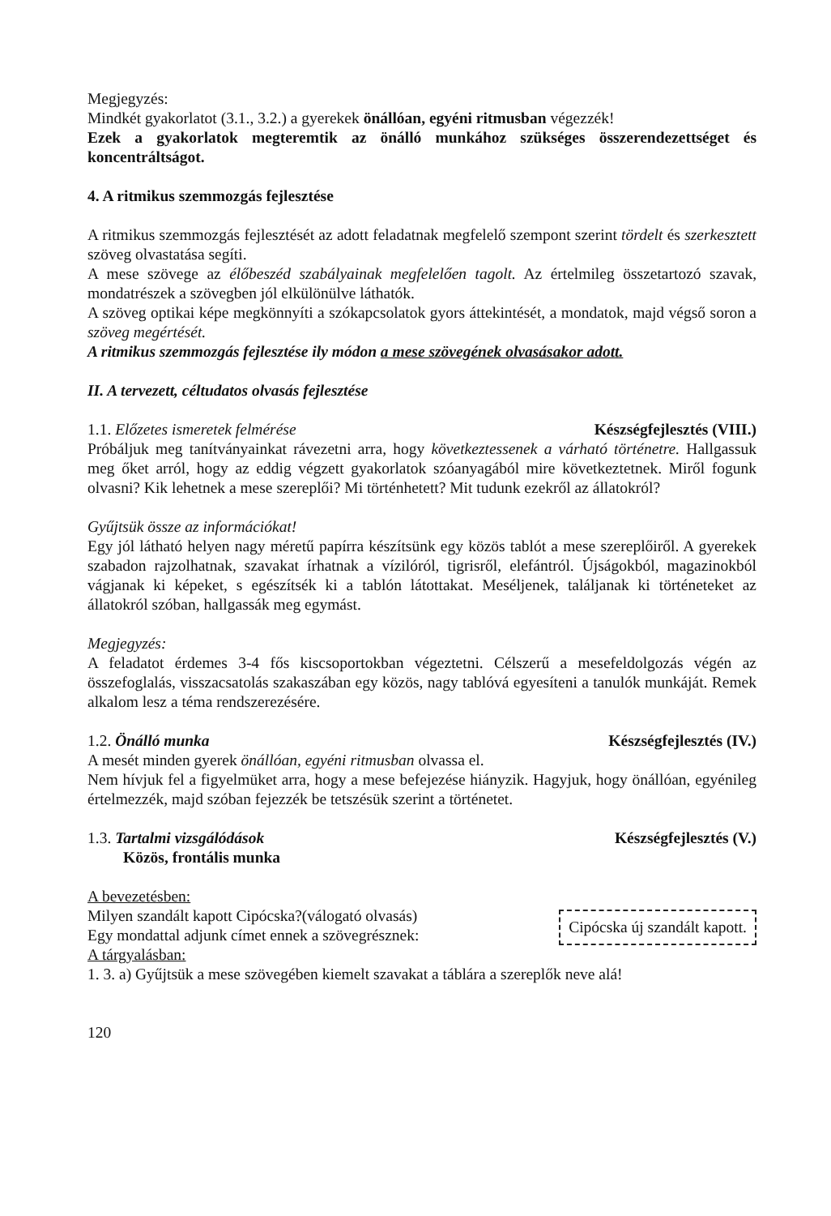Megjegyzés:
Mindkét gyakorlatot (3.1., 3.2.) a gyerekek önállóan, egyéni ritmusban végezzék!
Ezek a gyakorlatok megteremtik az önálló munkához szükséges összerendezettséget és koncentráltságot.
4. A ritmikus szemmozgás fejlesztése
A ritmikus szemmozgás fejlesztését az adott feladatnak megfelelő szempont szerint tördelt és szerkesztett szöveg olvastatása segíti.
A mese szövege az élőbeszéd szabályainak megfelelően tagolt. Az értelmileg összetartozó szavak, mondatrészek a szövegben jól elkülönülve láthatók.
A szöveg optikai képe megkönnyíti a szókapcsolatok gyors áttekintését, a mondatok, majd végső soron a szöveg megértését.
A ritmikus szemmozgás fejlesztése ily módon a mese szövegének olvasásakor adott.
II. A tervezett, céltudatos olvasás fejlesztése
1.1. Előzetes ismeretek felmérése Készségfejlesztés (VIII.)
Próbáljuk meg tanítványainkat rávezetni arra, hogy következtessenek a várható történetre. Hallgassuk meg őket arról, hogy az eddig végzett gyakorlatok szóanyagából mire következtetnek. Miről fogunk olvasni? Kik lehetnek a mese szereplői? Mi történhetett? Mit tudunk ezekről az állatokról?
Gyűjtsük össze az információkat!
Egy jól látható helyen nagy méretű papírra készítsünk egy közös tablót a mese szereplőiről. A gyerekek szabadon rajzolhatnak, szavakat írhatnak a vízilóról, tigrisről, elefántról. Újságokból, magazinokból vágjanak ki képeket, s egészítsék ki a tablón látottakat. Meséljenek, találjanak ki történeteket az állatokról szóban, hallgassák meg egymást.
Megjegyzés:
A feladatot érdemes 3-4 fős kiscsoportokban végeztetni. Célszerű a mesefeldolgozás végén az összefoglalás, visszacsatolás szakaszában egy közös, nagy tablóvá egyesíteni a tanulók munkáját. Remek alkalom lesz a téma rendszerezésére.
1.2. Önálló munka Készségfejlesztés (IV.)
A mesét minden gyerek önállóan, egyéni ritmusban olvassa el.
Nem hívjuk fel a figyelmüket arra, hogy a mese befejezése hiányzik. Hagyjuk, hogy önállóan, egyénileg értelmezzék, majd szóban fejezzék be tetszésük szerint a történetet.
1.3. Tartalmi vizsgálódások Készségfejlesztés (V.)
Közös, frontális munka
A bevezetésben:
Milyen szandált kapott Cipócska?(válogató olvasás)
Egy mondattal adjunk címet ennek a szövegrésznek:
Cipócska új szandált kapott.
A tárgyalásban:
1. 3. a) Gyűjtsük a mese szövegében kiemelt szavakat a táblára a szereplők neve alá!
120